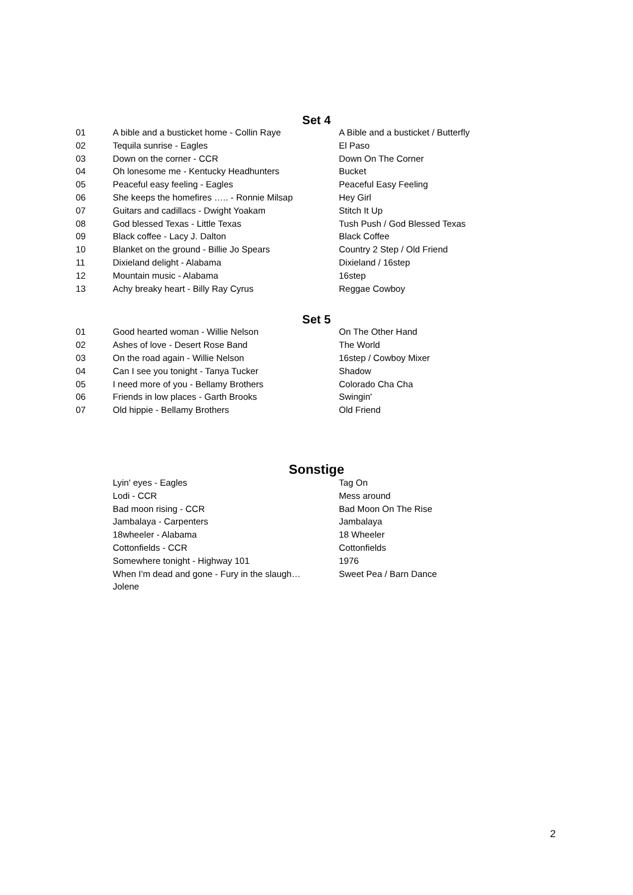Set 4
| 01 | A bible and a busticket home - Collin Raye | A Bible and a busticket / Butterfly |
| 02 | Tequila sunrise - Eagles | El Paso |
| 03 | Down on the corner - CCR | Down On The Corner |
| 04 | Oh lonesome me - Kentucky Headhunters | Bucket |
| 05 | Peaceful easy feeling - Eagles | Peaceful Easy Feeling |
| 06 | She keeps the homefires ….. - Ronnie Milsap | Hey Girl |
| 07 | Guitars and cadillacs - Dwight Yoakam | Stitch It Up |
| 08 | God blessed Texas - Little Texas | Tush Push / God Blessed Texas |
| 09 | Black coffee - Lacy J. Dalton | Black Coffee |
| 10 | Blanket on the ground - Billie Jo Spears | Country 2 Step / Old Friend |
| 11 | Dixieland delight - Alabama | Dixieland / 16step |
| 12 | Mountain music - Alabama | 16step |
| 13 | Achy breaky heart - Billy Ray Cyrus | Reggae Cowboy |
Set 5
| 01 | Good hearted woman - Willie Nelson | On The Other Hand |
| 02 | Ashes of love - Desert Rose Band | The World |
| 03 | On the road again - Willie Nelson | 16step / Cowboy Mixer |
| 04 | Can I see you tonight - Tanya Tucker | Shadow |
| 05 | I need more of you - Bellamy Brothers | Colorado Cha Cha |
| 06 | Friends in low places - Garth Brooks | Swingin' |
| 07 | Old hippie - Bellamy Brothers | Old Friend |
Sonstige
| | Lyin' eyes - Eagles | Tag On |
| | Lodi - CCR | Mess around |
| | Bad moon rising - CCR | Bad Moon On The Rise |
| | Jambalaya - Carpenters | Jambalaya |
| | 18wheeler - Alabama | 18 Wheeler |
| | Cottonfields - CCR | Cottonfields |
| | Somewhere tonight - Highway 101 | 1976 |
| | When I'm dead and gone - Fury in the slaugh… | Sweet Pea / Barn Dance |
| | Jolene | |
2